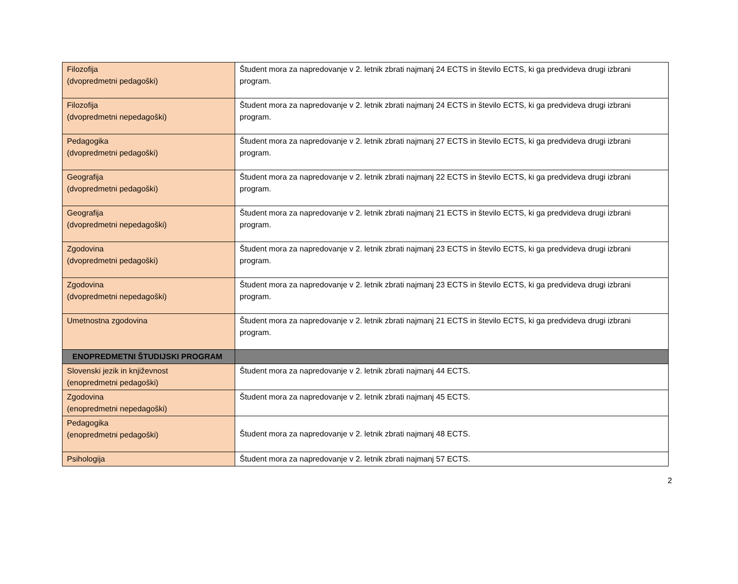| Filozofija (dvopredmetni pedagoški) | Študent mora za napredovanje v 2. letnik zbrati najmanj 24 ECTS in število ECTS, ki ga predvideva drugi izbrani program. |
| Filozofija (dvopredmetni nepedagoški) | Študent mora za napredovanje v 2. letnik zbrati najmanj 24 ECTS in število ECTS, ki ga predvideva drugi izbrani program. |
| Pedagogika (dvopredmetni pedagoški) | Študent mora za napredovanje v 2. letnik zbrati najmanj 27 ECTS in število ECTS, ki ga predvideva drugi izbrani program. |
| Geografija (dvopredmetni pedagoški) | Študent mora za napredovanje v 2. letnik zbrati najmanj 22 ECTS in število ECTS, ki ga predvideva drugi izbrani program. |
| Geografija (dvopredmetni nepedagoški) | Študent mora za napredovanje v 2. letnik zbrati najmanj 21 ECTS in število ECTS, ki ga predvideva drugi izbrani program. |
| Zgodovina (dvopredmetni pedagoški) | Študent mora za napredovanje v 2. letnik zbrati najmanj 23 ECTS in število ECTS, ki ga predvideva drugi izbrani program. |
| Zgodovina (dvopredmetni nepedagoški) | Študent mora za napredovanje v 2. letnik zbrati najmanj 23 ECTS in število ECTS, ki ga predvideva drugi izbrani program. |
| Umetnostna zgodovina | Študent mora za napredovanje v 2. letnik zbrati najmanj 21 ECTS in število ECTS, ki ga predvideva drugi izbrani program. |
| ENOPREDMETNI ŠTUDIJSKI PROGRAM | |
| Slovenski jezik in književnost (enopredmetni pedagoški) | Študent mora za napredovanje v 2. letnik zbrati najmanj 44 ECTS. |
| Zgodovina (enopredmetni nepedagoški) | Študent mora za napredovanje v 2. letnik zbrati najmanj 45 ECTS. |
| Pedagogika (enopredmetni pedagoški) | Študent mora za napredovanje v 2. letnik zbrati najmanj 48 ECTS. |
| Psihologija | Študent mora za napredovanje v 2. letnik zbrati najmanj 57 ECTS. |
2